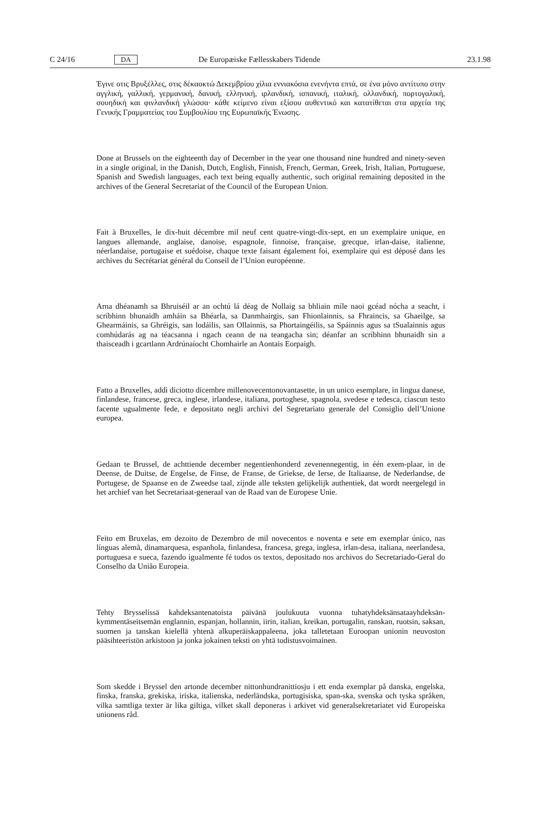C 24/16 DA De Europæiske Fællesskabers Tidende 23.1.98
Έγινε οτις Βρυξέλλες, στις δέκαοκτώ Δεκεμβρίου χίλια εννιακόσια ενενήντα επτά, σε ένα μόνο αντίτυπο στην αγγλική, γαλλική, γερμανική, δανική, ελληνική, ιρλανδική, ισπανική, ιταλική, ολλανδική, πορτογαλική, σουηδική και φινλανδική γλώσσα· κάθε κείμενο είναι εξίσου αυθεντικό και κατατίθεται στα αρχεία της Γενικής Γραμματείας του Συμβουλίου της Ευρωπαϊκής Ένωσης.
Done at Brussels on the eighteenth day of December in the year one thousand nine hundred and ninety-seven in a single original, in the Danish, Dutch, English, Finnish, French, German, Greek, Irish, Italian, Portuguese, Spanish and Swedish languages, each text being equally authentic, such original remaining deposited in the archives of the General Secretariat of the Council of the European Union.
Fait à Bruxelles, le dix-huit décembre mil neuf cent quatre-vingt-dix-sept, en un exemplaire unique, en langues allemande, anglaise, danoise, espagnole, finnoise, française, grecque, irlan-daise, italienne, néerlandaise, portugaise et suédoise, chaque texte faisant également foi, exemplaire qui est déposé dans les archives du Secrétariat général du Conseil de l’Union européenne.
Arna dhéanamh sa Bhruiséil ar an ochtú lá déag de Nollaig sa bhliain míle naoi gcéad nócha a seacht, i scríbhinn bhunaidh amháin sa Bhéarla, sa Danmhairgis, san Fhionlainnis, sa Fhraincis, sa Ghaeilge, sa Ghearmáinis, sa Ghréigis, san lodáilis, san Ollainnis, sa Phortaingéilis, sa Spáinnis agus sa tSualainnis agus comhúdarás ag na téacsanna i ngach ceann de na teangacha sin; déanfar an scríbhinn bhunaidh sin a thaisceadh i gcartlann Ardrúnaíocht Chomhairle an Aontais Eorpaigh.
Fatto a Bruxelles, addì diciotto dicembre millenovecentonovantasette, in un unico esemplare, in lingua danese, finlandese, francese, greca, inglese, irlandese, italiana, portoghese, spagnola, svedese e tedesca, ciascun testo facente ugualmente fede, e depositato negli archivi del Segretariato generale del Consiglio dell’Unione europea.
Gedaan te Brussel, de achttiende december negentienhonderd zevenennegentig, in één exem-plaar, in de Deense, de Duitse, de Engelse, de Finse, de Franse, de Griekse, de Ierse, de Italiaanse, de Nederlandse, de Portugese, de Spaanse en de Zweedse taal, zijnde alle teksten gelijkelijk authentiek, dat wordt neergelegd in het archief van het Secretariaat-generaal van de Raad van de Europese Unie.
Feito em Bruxelas, em dezoito de Dezembro de mil novecentos e noventa e sete em exemplar único, nas línguas alemã, dinamarquesa, espanhola, finlandesa, francesa, grega, inglesa, irlan-desa, italiana, neerlandesa, portuguesa e sueca, fazendo igualmente fé todos os textos, depositado nos archivos do Secretariado-Geral do Conselho da União Europeia.
Tehty Brysselissä kahdeksantenatoista päivänä joulukuuta vuonna tuhatyhdeksänsataayhdeksän-kymmentäseitsemän englannin, espanjan, hollannin, iirin, italian, kreikan, portugalin, ranskan, ruotsin, saksan, suomen ja tanskan kielellä yhtenä alkuperäiskappaleena, joka talletetaan Euroopan unionin neuvoston pääsihteeristön arkistoon ja jonka jokainen teksti on yhtä todistusvoimainen.
Som skedde i Bryssel den artonde december nittonhundranittiosju i ett enda exemplar på danska, engelska, finska, franska, grekiska, iriska, italienska, nederländska, portugisiska, span-ska, svenska och tyska språken, vilka samtliga texter är lika giltiga, vilket skall deponeras i arkivet vid generalsekretariatet vid Europeiska unionens råd.